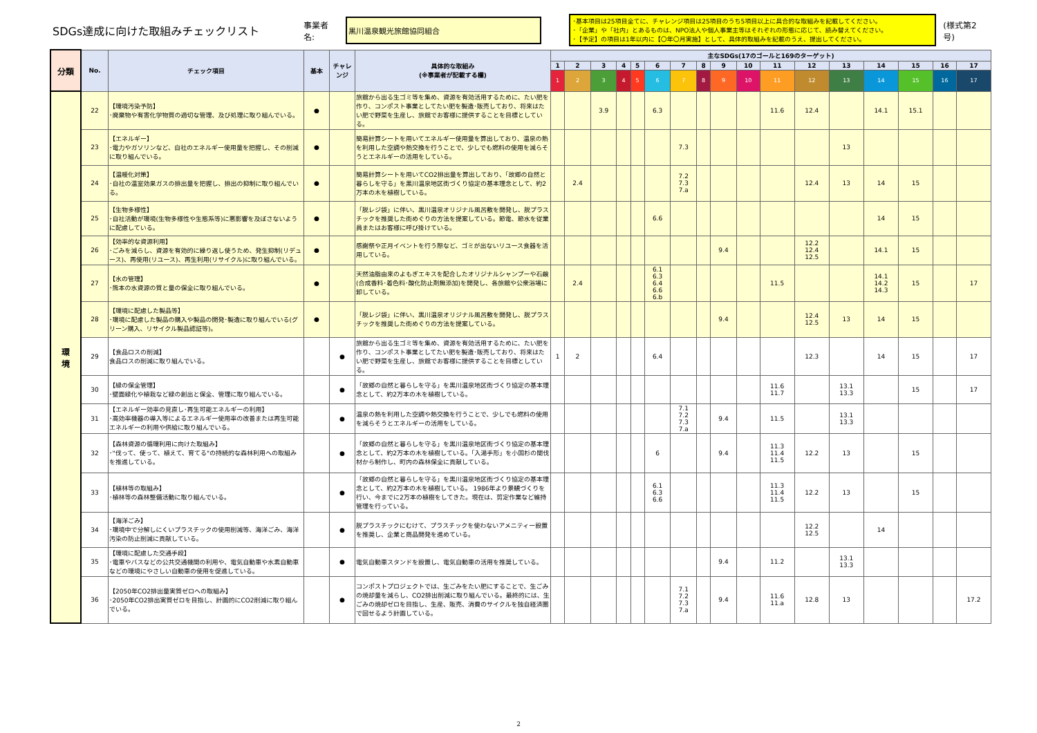SDGs達成に向けた取組みチェックリスト
事業者名:
黒川温泉観光旅館協同組合
･基本項目は25項目全てに、チャレンジ項目は25項目のうち5項目以上に具合的な取組みを記載してください。
･「企業」や「社内」とあるものは、NPO法人や個人事業主等はそれぞれの形態に応じて、読み替えてください。
･【予定】の項目は1年以内に【〇年〇月実施】として、具体的取組みを記載のうえ、提出してください。
(様式第2号)
| 分類 | No. | チェック項目 | 基本 | チャレンジ | 具体的な取組み (※事業者が記載する欄) | 主なSDGs(17のゴールと169のターゲット) | | | | | | | | | | | | | | | | |
| --- | --- | --- | --- | --- | --- | --- | --- | --- | --- | --- | --- | --- | --- | --- | --- | --- | --- | --- | --- | --- | --- | --- |
| | | | | | | 1 | 2 | 3 | 4 | 5 | 6 | 7 | 8 | 9 | 10 | 11 | 12 | 13 | 14 | 15 | 16 | 17 |
| | | | | | | 1 | 2 | 3 | 4 | 5 | 6 | 7 | 8 | 9 | 10 | 11 | 12 | 13 | 14 | 15 | 16 | 17 |
| 環 境 | 22 | 【環境汚染予防】 ･廃棄物や有害化学物質の適切な管理、及び処理に取り組んでいる。 | ● | | 旅館から出る生ゴミ等を集め、資源を有効活用するために、たい肥を作り、コンポスト事業としてたい肥を製造･販売しており、将来はたい肥で野菜を生産し、旅館でお客様に提供することを目標としている。 | | | 3.9 | | | 6.3 | | | | | 11.6 | 12.4 | | 14.1 | 15.1 | | |
| | 23 | 【エネルギー】 ･電力やガソリンなど、自社のエネルギー使用量を把握し、その削減に取り組んでいる。 | ● | | 簡易計算シートを用いてエネルギー使用量を算出しており、温泉の熱を利用した空調や熱交換を行うことで、少しでも燃料の使用を減らそうとエネルギーの活用をしている。 | | | | | | | 7.3 | | | | | | 13 | | | | |
| | 24 | 【温暖化対策】 ･自社の温室効果ガスの排出量を把握し、排出の抑制に取り組んでいる。 | ● | | 簡易計算シートを用いてCO2排出量を算出しており、「故郷の自然と暮らしを守る」を黒川温泉地区街づくり協定の基本理念として、約2万本の木を植樹している。 | | 2.4 | | | | | 7.2 7.3 7.a | | | | | 12.4 | 13 | 14 | 15 | | |
| | 25 | 【生物多様性】 ･自社活動が環境(生物多様性や生態系等)に悪影響を及ぼさないように配慮している。 | ● | | 「脱レジ袋」に伴い、黒川温泉オリジナル風呂敷を開発し、脱プラスチックを推奨した街めぐりの方法を提案している。節電、節水を従業員またはお客様に呼び掛けている。 | | | | | | 6.6 | | | | | | | | 14 | 15 | | |
| | 26 | 【効率的な資源利用】 ･ごみを減らし、資源を有効的に繰り返し使うため、発生抑制(リデュース)、再使用(リユース)、再生利用(リサイクル)に取り組んでいる。 | ● | | 感謝祭や正月イベントを行う際など、ゴミが出ないリユース食器を活用している。 | | | | | | | | | 9.4 | | | 12.2 12.4 12.5 | | 14.1 | 15 | | |
| | 27 | 【水の管理】 ･熊本の水資源の質と量の保全に取り組んでいる。 | ● | | 天然油脂由来のよもぎエキスを配合したオリジナルシャンプーや石鹸(合成香料･着色料･酸化防止剤無添加)を開発し、各旅館や公衆浴場に卸している。 | | 2.4 | | | | 6.1 6.3 6.4 6.6 6.b | | | | | 11.5 | | | 14.1 14.2 14.3 | 15 | | 17 |
| | 28 | 【環境に配慮した製品等】 ･環境に配慮した製品の購入や製品の開発･製造に取り組んでいる(グリーン購入、リサイクル製品認証等)。 | ● | | 「脱レジ袋」に伴い、黒川温泉オリジナル風呂敷を開発し、脱プラスチックを推奨した街めぐりの方法を提案している。 | | | | | | | | | 9.4 | | | 12.4 12.5 | 13 | 14 | 15 | | |
| | 29 | 【食品ロスの削減】 食品ロスの削減に取り組んでいる。 | | ● | 旅館から出る生ゴミ等を集め、資源を有効活用するために、たい肥を作り、コンポスト事業としてたい肥を製造･販売しており、将来はたい肥で野菜を生産し、旅館でお客様に提供することを目標としている。 | 1 | 2 | | | | 6.4 | | | | | | 12.3 | | 14 | 15 | | 17 |
| | 30 | 【緑の保全管理】 ･壁面緑化や植栽など緑の創出と保全、管理に取り組んでいる。 | | ● | 「故郷の自然と暮らしを守る」を黒川温泉地区街づくり協定の基本理念として、約2万本の木を植樹している。 | | | | | | | | | | | 11.6 11.7 | | 13.1 13.3 | | 15 | | 17 |
| | 31 | 【エネルギー効率の見直し･再生可能エネルギーの利用】 ･高効率機器の導入等によるエネルギー使用率の改善または再生可能エネルギーの利用や供給に取り組んでいる。 | | ● | 温泉の熱を利用した空調や熱交換を行うことで、少しでも燃料の使用を減らそうとエネルギーの活用をしている。 | | | | | | | 7.1 7.2 7.3 7.a | | 9.4 | | 11.5 | | 13.1 13.3 | | | | |
| | 32 | 【森林資源の循環利用に向けた取組み】 ･"伐って、使って、植えて、育てる"の持続的な森林利用への取組みを推進している。 | | ● | 「故郷の自然と暮らしを守る」を黒川温泉地区街づくり協定の基本理念として、約2万本の木を植樹している。「入湯手形」を小国杉の間伐材から制作し、町内の森林保全に貢献している。 | | | | | | 6 | | | 9.4 | | 11.3 11.4 11.5 | 12.2 | 13 | | 15 | | |
| | 33 | 【植林等の取組み】 ･植林等の森林整備活動に取り組んでいる。 | | ● | 「故郷の自然と暮らしを守る」を黒川温泉地区街づくり協定の基本理念として、約2万本の木を植樹している。 1986年より景観づくりを行い、今までに2万本の植樹をしてきた。現在は、剪定作業など維持管理を行っている。 | | | | | | 6.1 6.3 6.6 | | | | | 11.3 11.4 11.5 | 12.2 | 13 | | 15 | | |
| | 34 | 【海洋ごみ】 ･環境中で分解しにくいプラスチックの使用削減等、海洋ごみ、海洋汚染の防止削減に貢献している。 | | ● | 脱プラスチックにむけて、プラスチックを使わないアメニティー設置を推奨し、企業と商品開発を進めている。 | | | | | | | | | | | | 12.2 12.5 | | 14 | | | |
| | 35 | 【環境に配慮した交通手段】 ･電車やバスなどの公共交通機関の利用や、電気自動車や水素自動車などの環境にやさしい自動車の使用を促進している。 | | ● | 電気自動車スタンドを設置し、電気自動車の活用を推奨している。 | | | | | | | | | 9.4 | | 11.2 | | 13.1 13.3 | | | | |
| | 36 | 【2050年CO2排出量実質ゼロへの取組み】 ･2050年CO2排出実質ゼロを目指し、計画的にCO2削減に取り組んでいる。 | | ● | コンポストプロジェクトでは、生ごみをたい肥にすることで、生ごみの焼却量を減らし、CO2排出削減に取り組んでいる。最終的には、生ごみの焼却ゼロを目指し、生産、販売、消費のサイクルを独自経済圏で回せるよう計画している。 | | | | | | | 7.1 7.2 7.3 7.a | | 9.4 | | 11.6 11.a | 12.8 | 13 | | | | 17.2 |
2